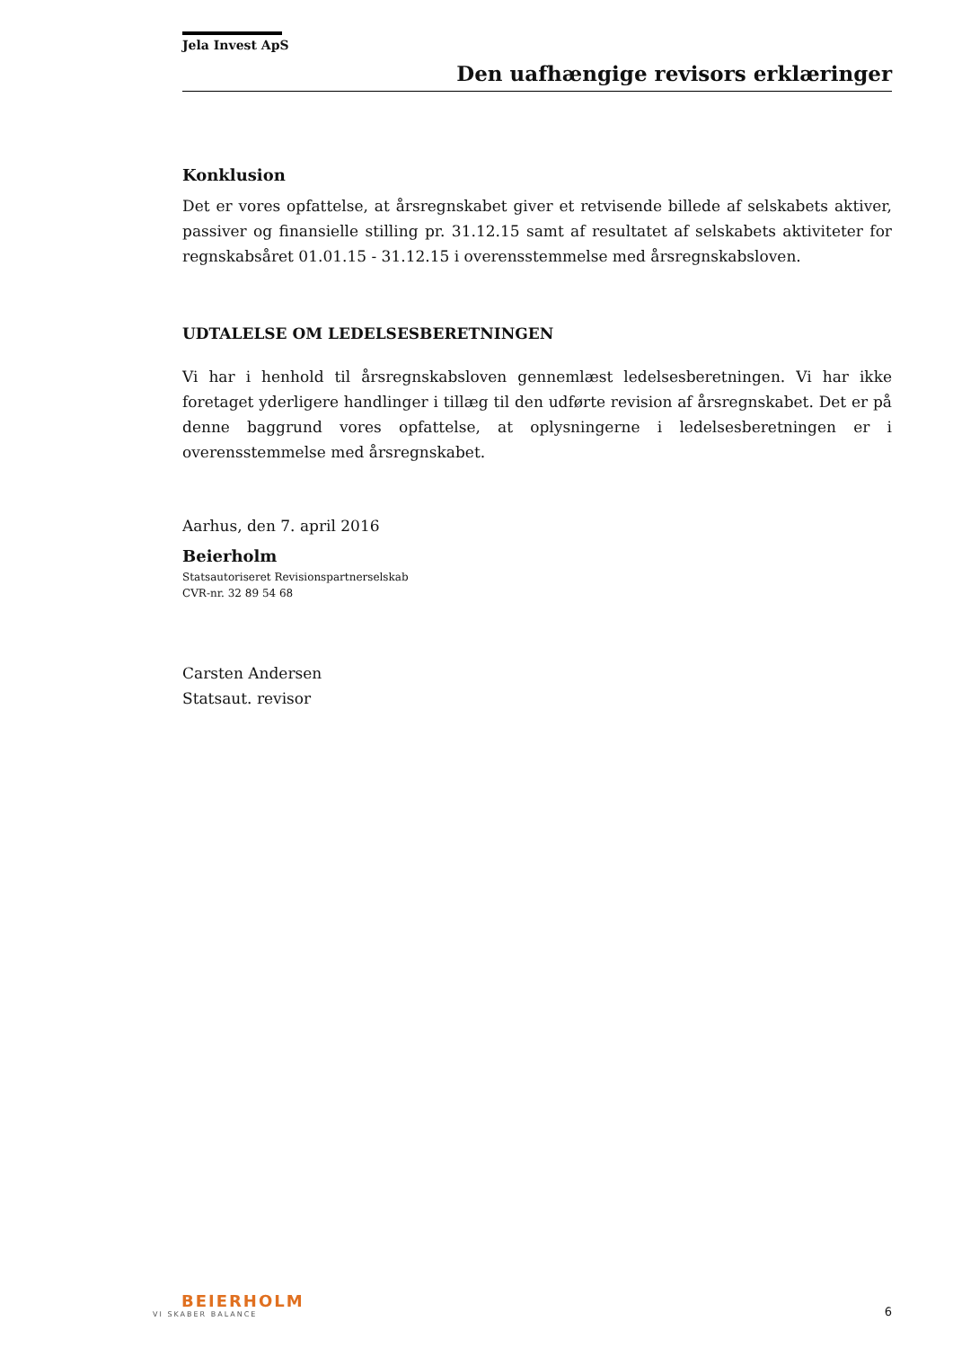Jela Invest ApS
Den uafhængige revisors erklæringer
Konklusion
Det er vores opfattelse, at årsregnskabet giver et retvisende billede af selskabets aktiver, passiver og finansielle stilling pr. 31.12.15 samt af resultatet af selskabets aktiviteter for regnskabsåret 01.01.15 - 31.12.15 i overensstemmelse med årsregnskabsloven.
UDTALELSE OM LEDELSESBERETNINGEN
Vi har i henhold til årsregnskabsloven gennemlæst ledelsesberetningen. Vi har ikke foretaget yderligere handlinger i tillæg til den udførte revision af årsregnskabet. Det er på denne baggrund vores opfattelse, at oplysningerne i ledelsesberetningen er i overensstemmelse med årsregnskabet.
Aarhus, den 7. april 2016
Beierholm
Statsautoriseret Revisionspartnerselskab
CVR-nr. 32 89 54 68
Carsten Andersen
Statsaut. revisor
BEIERHOLM
VI SKABER BALANCE
6